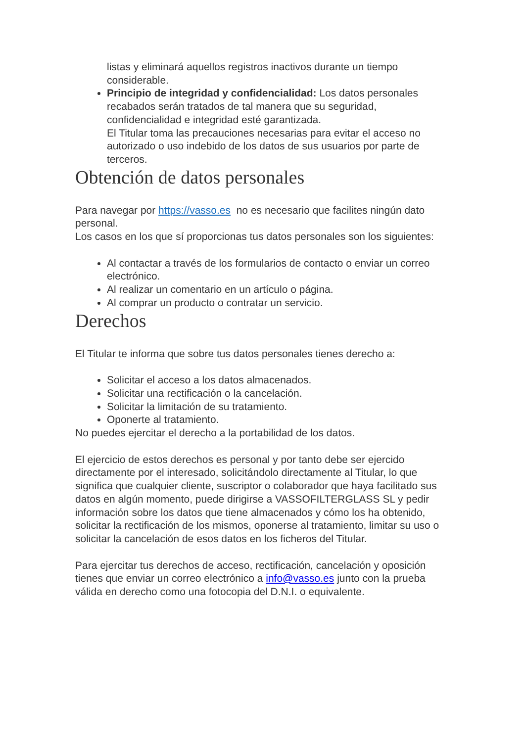listas y eliminará aquellos registros inactivos durante un tiempo considerable.
Principio de integridad y confidencialidad: Los datos personales recabados serán tratados de tal manera que su seguridad, confidencialidad e integridad esté garantizada.
El Titular toma las precauciones necesarias para evitar el acceso no autorizado o uso indebido de los datos de sus usuarios por parte de terceros.
Obtención de datos personales
Para navegar por https://vasso.es no es necesario que facilites ningún dato personal.
Los casos en los que sí proporcionas tus datos personales son los siguientes:
Al contactar a través de los formularios de contacto o enviar un correo electrónico.
Al realizar un comentario en un artículo o página.
Al comprar un producto o contratar un servicio.
Derechos
El Titular te informa que sobre tus datos personales tienes derecho a:
Solicitar el acceso a los datos almacenados.
Solicitar una rectificación o la cancelación.
Solicitar la limitación de su tratamiento.
Oponerte al tratamiento.
No puedes ejercitar el derecho a la portabilidad de los datos.
El ejercicio de estos derechos es personal y por tanto debe ser ejercido directamente por el interesado, solicitándolo directamente al Titular, lo que significa que cualquier cliente, suscriptor o colaborador que haya facilitado sus datos en algún momento, puede dirigirse a VASSOFILTERGLASS SL y pedir información sobre los datos que tiene almacenados y cómo los ha obtenido, solicitar la rectificación de los mismos, oponerse al tratamiento, limitar su uso o solicitar la cancelación de esos datos en los ficheros del Titular.
Para ejercitar tus derechos de acceso, rectificación, cancelación y oposición tienes que enviar un correo electrónico a info@vasso.es junto con la prueba válida en derecho como una fotocopia del D.N.I. o equivalente.